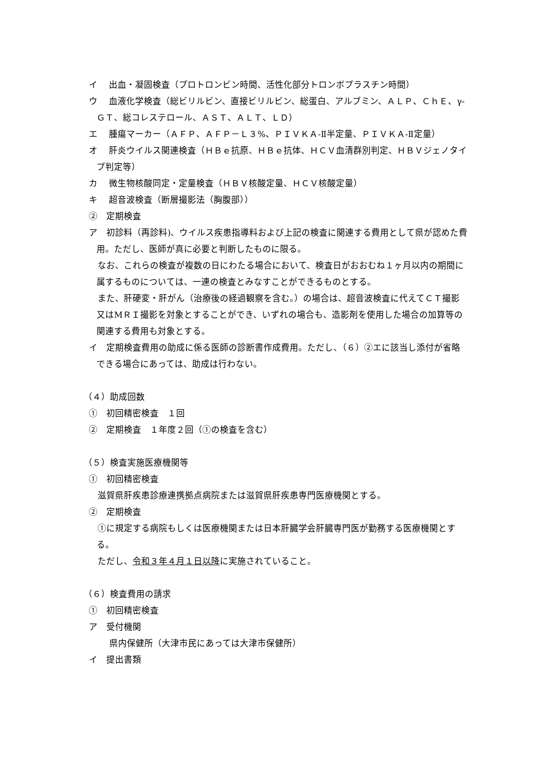イ　 出血・凝固検査（プロトロンビン時間、活性化部分トロンボプラスチン時間）
ウ　 血液化学検査（総ビリルビン、直接ビリルビン、総蛋白、アルブミン、ＡＬＰ、ＣｈＥ、γ-ＧＴ、総コレステロール、ＡＳＴ、ＡＬＴ、ＬＤ）
エ　 腫瘍マーカー（ＡＦＰ、ＡＦＰ－Ｌ３%、ＰＩＶＫＡ-Ⅱ半定量、ＰＩＶＫＡ-Ⅱ定量）
オ　 肝炎ウイルス関連検査（ＨＢｅ抗原、ＨＢｅ抗体、ＨＣＶ血清群別判定、ＨＢＶジェノタイプ判定等）
カ　 微生物核酸同定・定量検査（ＨＢＶ核酸定量、ＨＣＶ核酸定量）
キ　 超音波検査（断層撮影法（胸腹部））
②　定期検査
ア　初診料（再診料)、ウイルス疾患指導料および上記の検査に関連する費用として県が認めた費用。ただし、医師が真に必要と判断したものに限る。
　なお、これらの検査が複数の日にわたる場合において、検査日がおおむね１ヶ月以内の期間に属するものについては、一連の検査とみなすことができるものとする。
　また、肝硬変・肝がん（治療後の経過観察を含む。）の場合は、超音波検査に代えてＣＴ撮影又はMＲＩ撮影を対象とすることができ、いずれの場合も、造影剤を使用した場合の加算等の関連する費用も対象とする。
イ　定期検査費用の助成に係る医師の診断書作成費用。ただし、（６）②エに該当し添付が省略できる場合にあっては、助成は行わない。
（４）助成回数
①　初回精密検査　１回
②　定期検査　１年度２回（①の検査を含む）
（５）検査実施医療機関等
①　初回精密検査
　滋賀県肝疾患診療連携拠点病院または滋賀県肝疾患専門医療機関とする。
②　定期検査
　①に規定する病院もしくは医療機関または日本肝臓学会肝臓専門医が勤務する医療機関とする。
　ただし、令和３年４月１日以降に実施されていること。
（６）検査費用の請求
①　初回精密検査
ア　受付機関
県内保健所（大津市民にあっては大津市保健所）
イ　提出書類